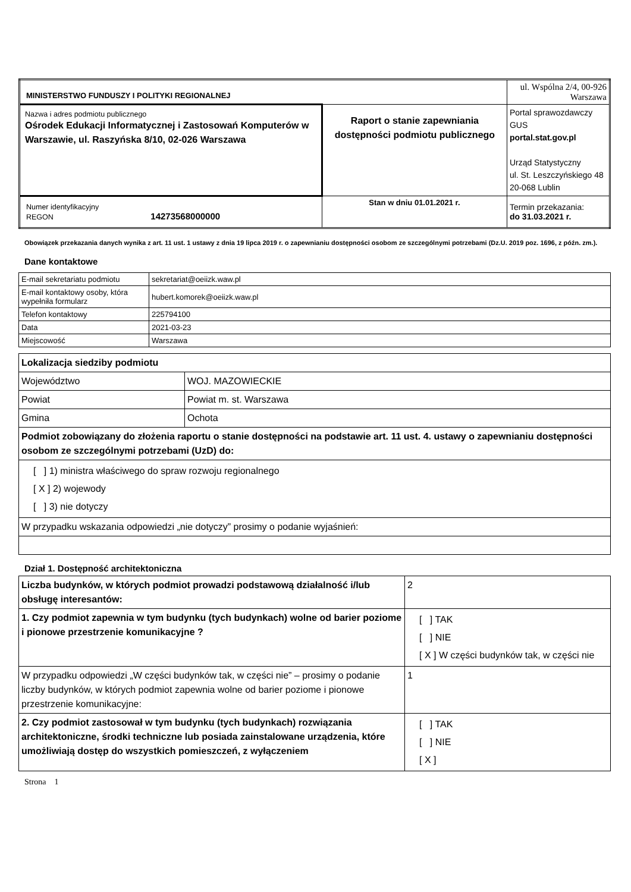| MINISTERSTWO FUNDUSZY I POLITYKI REGIONALNEJ | | ul. Wspólna 2/4, 00-926 Warszawa |
| Nazwa i adres podmiotu publicznego Ośrodek Edukacji Informatycznej i Zastosowań Komputerów w Warszawie, ul. Raszyńska 8/10, 02-026 Warszawa | Raport o stanie zapewniania dostępności podmiotu publicznego | Portal sprawozdawczy GUS portal.stat.gov.pl Urząd Statystyczny ul. St. Leszczyńskiego 48 20-068 Lublin |
| Numer identyfikacyjny REGON 14273568000000 | Stan w dniu 01.01.2021 r. | Termin przekazania: do 31.03.2021 r. |
Obowiązek przekazania danych wynika z art. 11 ust. 1 ustawy z dnia 19 lipca 2019 r. o zapewnianiu dostępności osobom ze szczególnymi potrzebami (Dz.U. 2019 poz. 1696, z późn. zm.).
Dane kontaktowe
| E-mail sekretariatu podmiotu | sekretariat@oeiizk.waw.pl |
| E-mail kontaktowy osoby, która wypełniła formularz | hubert.komorek@oeiizk.waw.pl |
| Telefon kontaktowy | 225794100 |
| Data | 2021-03-23 |
| Miejscowość | Warszawa |
| Lokalizacja siedziby podmiotu | |
| Województwo | WOJ. MAZOWIECKIE |
| Powiat | Powiat m. st. Warszawa |
| Gmina | Ochota |
| Podmiot zobowiązany do złożenia raportu o stanie dostępności na podstawie art. 11 ust. 4. ustawy o zapewnianiu dostępności osobom ze szczególnymi potrzebami (UzD) do: | |
| [ ] 1) ministra właściwego do spraw rozwoju regionalnego [ X ] 2) wojewody [ ] 3) nie dotyczy | |
| W przypadku wskazania odpowiedzi „nie dotyczy” prosimy o podanie wyjaśnień: | |
Dział 1. Dostępność architektoniczna
| Liczba budynków, w których podmiot prowadzi podstawową działalność i/lub obsługę interesantów: | 2 |
| 1. Czy podmiot zapewnia w tym budynku (tych budynkach) wolne od barier poziome i pionowe przestrzenie komunikacyjne ? | [ ] TAK [ ] NIE [ X ] W części budynków tak, w części nie |
| W przypadku odpowiedzi „W części budynków tak, w części nie” – prosimy o podanie liczby budynków, w których podmiot zapewnia wolne od barier poziome i pionowe przestrzenie komunikacyjne: | 1 |
| 2. Czy podmiot zastosował w tym budynku (tych budynkach) rozwiązania architektoniczne, środki techniczne lub posiada zainstalowane urządzenia, które umożliwiają dostęp do wszystkich pomieszczeń, z wyłączeniem | [ ] TAK [ ] NIE [ X ] |
Strona 1